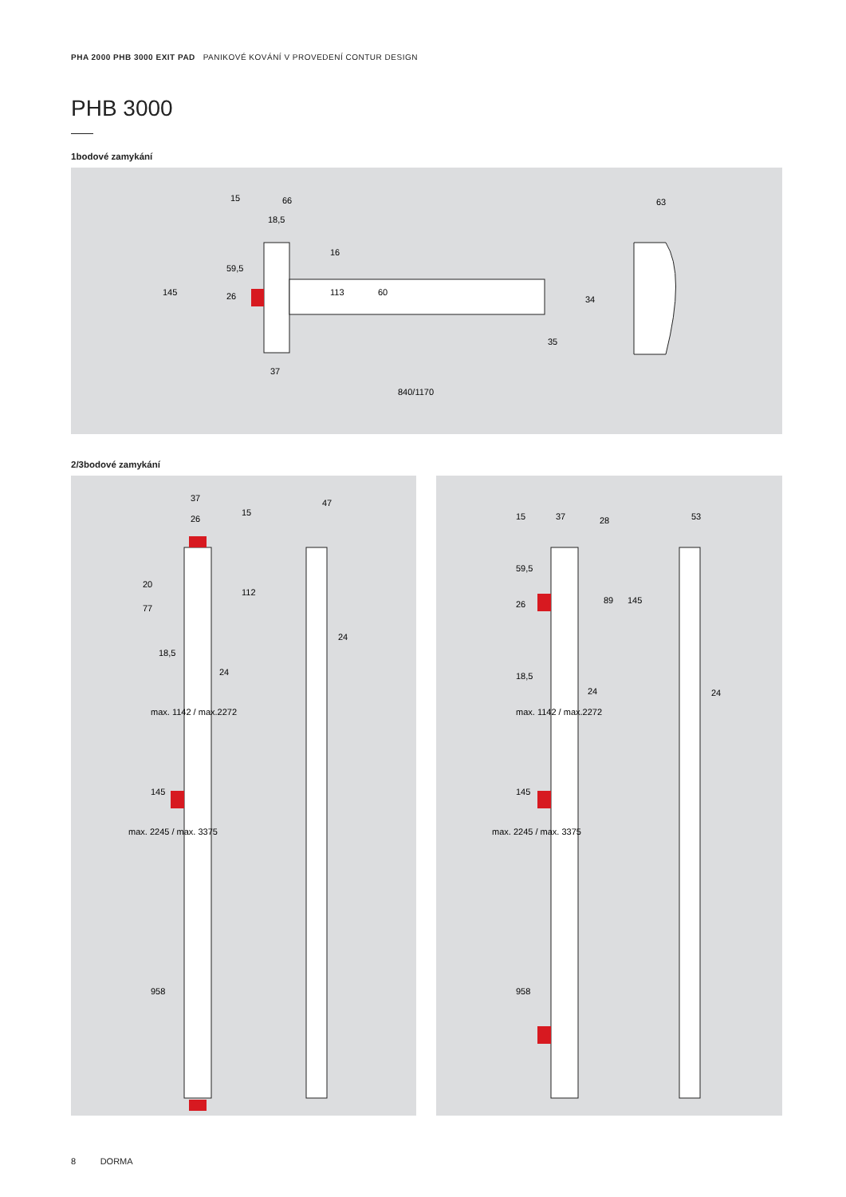PHA 2000 PHB 3000 EXIT PAD PANIKOVÉ KOVÁNÍ V PROVEDENÍ CONTUR DESIGN
PHB 3000
1bodové zamykání
15
66
18,5
840/1170
37
35
34
63
145
59,5
26
113
60
16
2/3bodové zamykání
37
26
47
18,5
24
24
20
77
112
15
max. 1142 / max.2272
max. 2245 / max. 3375
145
958
15
37
28
53
18,5
24
24
89
145
59,5
26
max. 2245 / max. 3375
max. 1142 / max.2272
145
958
8 DORMA